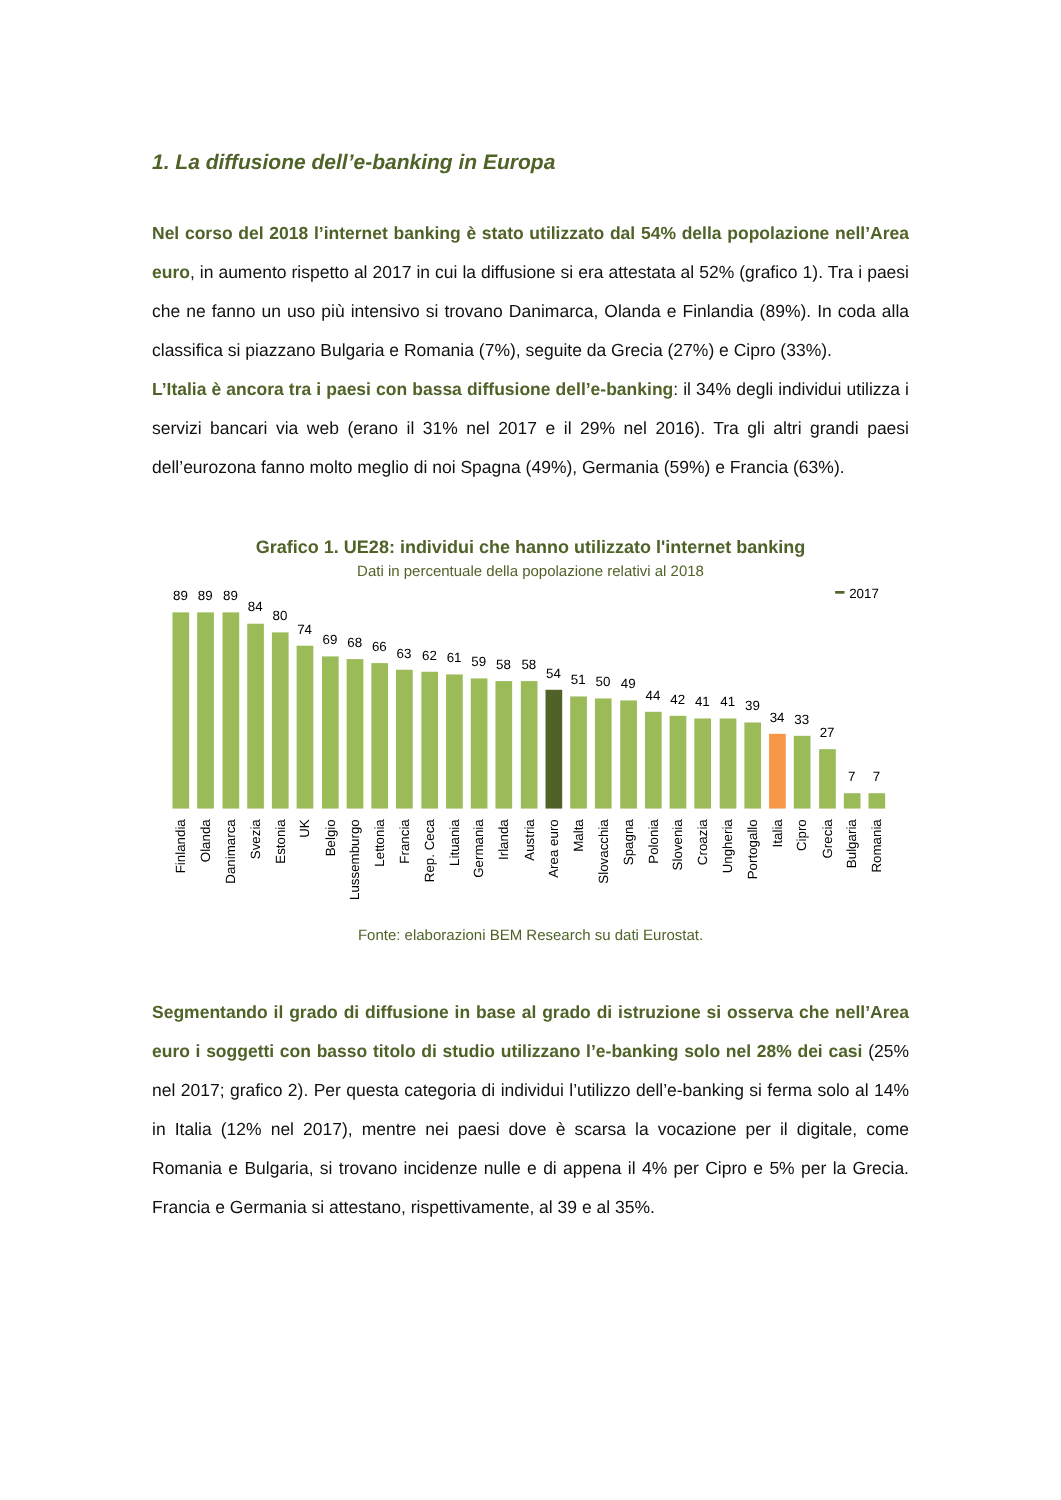1. La diffusione dell’e-banking in Europa
Nel corso del 2018 l’internet banking è stato utilizzato dal 54% della popolazione nell’Area euro, in aumento rispetto al 2017 in cui la diffusione si era attestata al 52% (grafico 1). Tra i paesi che ne fanno un uso più intensivo si trovano Danimarca, Olanda e Finlandia (89%). In coda alla classifica si piazzano Bulgaria e Romania (7%), seguite da Grecia (27%) e Cipro (33%).
L’Italia è ancora tra i paesi con bassa diffusione dell’e-banking: il 34% degli individui utilizza i servizi bancari via web (erano il 31% nel 2017 e il 29% nel 2016). Tra gli altri grandi paesi dell’eurozona fanno molto meglio di noi Spagna (49%), Germania (59%) e Francia (63%).
Grafico 1. UE28: individui che hanno utilizzato l'internet banking
Dati in percentuale della popolazione relativi al 2018
2017
89
89
89
84
80
74
69
68
66
63
62
61
59
58
58
54
51
50
49
44
42
41
41
39
34
33
27
7
7
Finlandia
Olanda
Danimarca
Svezia
Estonia
UK
Belgio
Lussemburgo
Lettonia
Francia
Rep. Ceca
Lituania
Germania
Irlanda
Austria
Area euro
Malta
Slovacchia
Spagna
Polonia
Slovenia
Croazia
Ungheria
Portogallo
Italia
Cipro
Grecia
Bulgaria
Romania
Fonte: elaborazioni BEM Research su dati Eurostat.
Segmentando il grado di diffusione in base al grado di istruzione si osserva che nell’Area euro i soggetti con basso titolo di studio utilizzano l’e-banking solo nel 28% dei casi (25% nel 2017; grafico 2). Per questa categoria di individui l’utilizzo dell’e-banking si ferma solo al 14% in Italia (12% nel 2017), mentre nei paesi dove è scarsa la vocazione per il digitale, come Romania e Bulgaria, si trovano incidenze nulle e di appena il 4% per Cipro e 5% per la Grecia. Francia e Germania si attestano, rispettivamente, al 39 e al 35%.